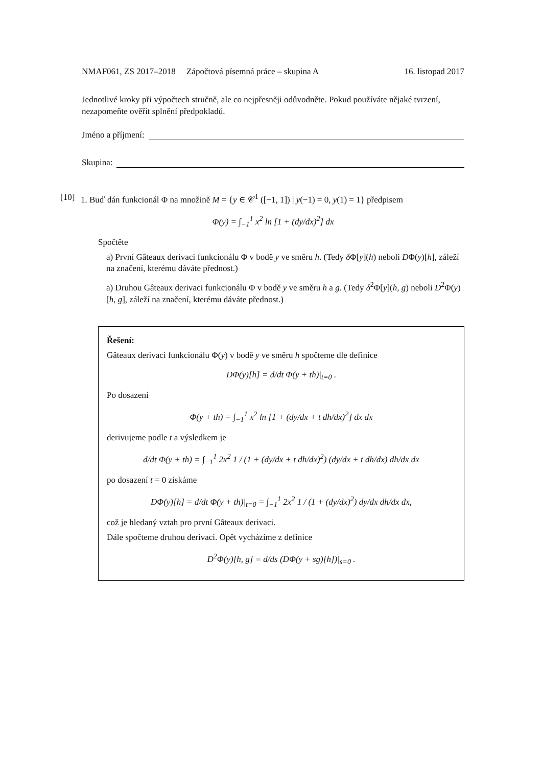NMAF061, ZS 2017–2018 Zápočtová písemná práce – skupina A 16. listopad 2017
Jednotlivé kroky při výpočtech stručně, ale co nejpřesněji odůvodněte. Pokud používáte nějaké tvrzení, nezapomeňte ověřit splnění předpokladů.
Jméno a příjmení:
Skupina:
[10] 1. Buď dán funkcionál Φ na množině M = {y ∈ 𝒞<sup>1</sup> ([−1, 1]) | y(−1) = 0, y(1) = 1} předpisem
Φ(y) = ∫<sub>−1</sub><sup>1</sup> x<sup>2</sup> ln [1 + (dy/dx)<sup>2</sup>] dx
Spočtěte
a) První Gâteaux derivaci funkcionálu Φ v bodě y ve směru h. (Tedy δ Φ[y](h) neboli DΦ(y)[h], záleží na značení, kterému dáváte přednost.)
a) Druhou Gâteaux derivaci funkcionálu Φ v bodě y ve směru h a g. (Tedy δ<sup>2</sup>Φ[y](h, g) neboli D<sup>2</sup>Φ(y)[h, g], záleží na značení, kterému dáváte přednost.)
Řešení:
Gâteaux derivaci funkcionálu Φ(y) v bodě y ve směru h spočteme dle definice
DΦ(y)[h] = d/dt Φ(y + th)|<sub>t=0</sub> .
Po dosazení
Φ(y + th) = ∫<sub>−1</sub><sup>1</sup> x<sup>2</sup> ln [1 + (dy/dx + t dh/dx)<sup>2</sup>] dx dx
derivujeme podle t a výsledkem je
d/dt Φ(y + th) = ∫<sub>−1</sub><sup>1</sup> 2x<sup>2</sup> 1 / (1 + (dy/dx + t dh/dx)<sup>2</sup>) (dy/dx + t dh/dx) dh/dx dx
po dosazení t = 0 získáme
DΦ(y)[h] = d/dt Φ(y + th)|<sub>t=0</sub> = ∫<sub>−1</sub><sup>1</sup> 2x<sup>2</sup> 1 / (1 + (dy/dx)<sup>2</sup>) dy/dx dh/dx dx,
což je hledaný vztah pro první Gâteaux derivaci.
Dále spočteme druhou derivaci. Opět vycházíme z definice
D<sup>2</sup>Φ(y)[h, g] = d/ds (DΦ(y + sg)[h])|<sub>s=0</sub> .